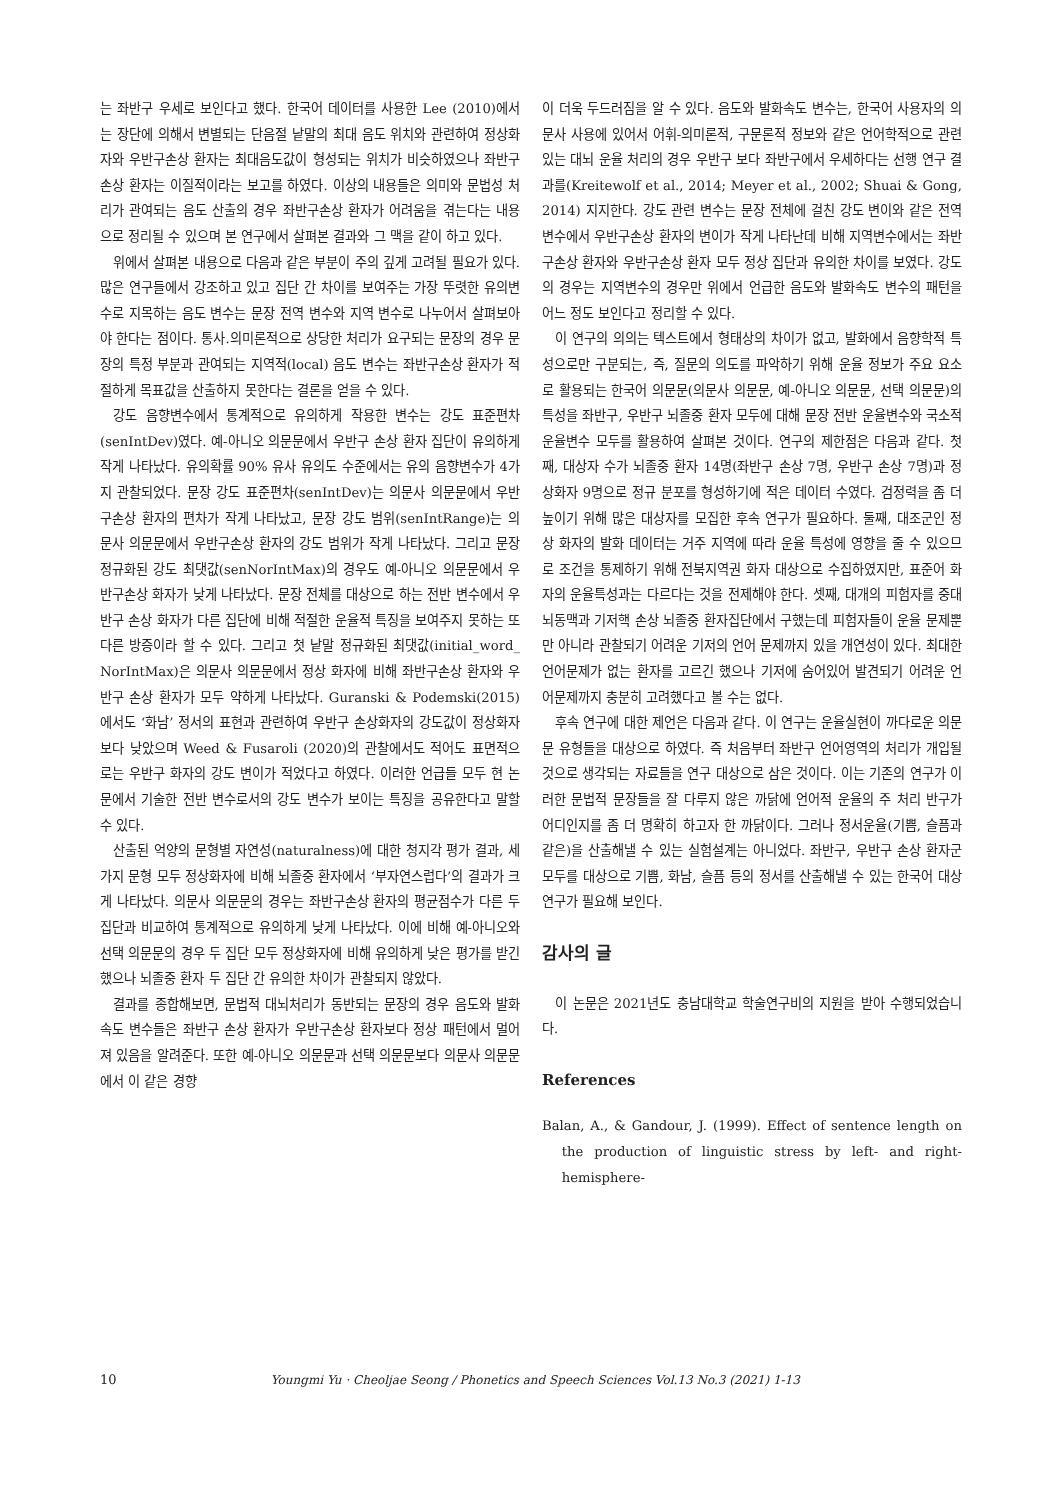는 좌반구 우세로 보인다고 했다. 한국어 데이터를 사용한 Lee (2010)에서는 장단에 의해서 변별되는 단음절 낱말의 최대 음도 위치와 관련하여 정상화자와 우반구손상 환자는 최대음도값이 형성되는 위치가 비슷하였으나 좌반구손상 환자는 이질적이라는 보고를 하였다. 이상의 내용들은 의미와 문법성 처리가 관여되는 음도 산출의 경우 좌반구손상 환자가 어려움을 겪는다는 내용으로 정리될 수 있으며 본 연구에서 살펴본 결과와 그 맥을 같이 하고 있다.
위에서 살펴본 내용으로 다음과 같은 부분이 주의 깊게 고려될 필요가 있다. 많은 연구들에서 강조하고 있고 집단 간 차이를 보여주는 가장 뚜렷한 유의변수로 지목하는 음도 변수는 문장 전역 변수와 지역 변수로 나누어서 살펴보아야 한다는 점이다. 통사.의미론적으로 상당한 처리가 요구되는 문장의 경우 문장의 특정 부분과 관여되는 지역적(local) 음도 변수는 좌반구손상 환자가 적절하게 목표값을 산출하지 못한다는 결론을 얻을 수 있다.
강도 음향변수에서 통계적으로 유의하게 작용한 변수는 강도 표준편차(senIntDev)였다. 예-아니오 의문문에서 우반구 손상 환자 집단이 유의하게 작게 나타났다. 유의확률 90% 유사 유의도 수준에서는 유의 음향변수가 4가지 관찰되었다. 문장 강도 표준편차(senIntDev)는 의문사 의문문에서 우반구손상 환자의 편차가 작게 나타났고, 문장 강도 범위(senIntRange)는 의문사 의문문에서 우반구손상 환자의 강도 범위가 작게 나타났다. 그리고 문장 정규화된 강도 최댓값(senNorIntMax)의 경우도 예-아니오 의문문에서 우반구손상 화자가 낮게 나타났다. 문장 전체를 대상으로 하는 전반 변수에서 우반구 손상 화자가 다른 집단에 비해 적절한 운율적 특징을 보여주지 못하는 또 다른 방증이라 할 수 있다. 그리고 첫 낱말 정규화된 최댓값(initial_word_ NorIntMax)은 의문사 의문문에서 정상 화자에 비해 좌반구손상 환자와 우반구 손상 환자가 모두 약하게 나타났다. Guranski & Podemski(2015)에서도 ‘화남’ 정서의 표현과 관련하여 우반구 손상화자의 강도값이 정상화자보다 낮았으며 Weed & Fusaroli (2020)의 관찰에서도 적어도 표면적으로는 우반구 화자의 강도 변이가 적었다고 하였다. 이러한 언급들 모두 현 논문에서 기술한 전반 변수로서의 강도 변수가 보이는 특징을 공유한다고 말할 수 있다.
산출된 억양의 문형별 자연성(naturalness)에 대한 청지각 평가 결과, 세 가지 문형 모두 정상화자에 비해 뇌졸중 환자에서 ‘부자연스럽다’의 결과가 크게 나타났다. 의문사 의문문의 경우는 좌반구손상 환자의 평균점수가 다른 두 집단과 비교하여 통계적으로 유의하게 낮게 나타났다. 이에 비해 예-아니오와 선택 의문문의 경우 두 집단 모두 정상화자에 비해 유의하게 낮은 평가를 받긴 했으나 뇌졸중 환자 두 집단 간 유의한 차이가 관찰되지 않았다.
결과를 종합해보면, 문법적 대뇌처리가 동반되는 문장의 경우 음도와 발화속도 변수들은 좌반구 손상 환자가 우반구손상 환자보다 정상 패턴에서 멀어져 있음을 알려준다. 또한 예-아니오 의문문과 선택 의문문보다 의문사 의문문에서 이 같은 경향
이 더욱 두드러짐을 알 수 있다. 음도와 발화속도 변수는, 한국어 사용자의 의문사 사용에 있어서 어휘-의미론적, 구문론적 정보와 같은 언어학적으로 관련 있는 대뇌 운율 처리의 경우 우반구 보다 좌반구에서 우세하다는 선행 연구 결과를(Kreitewolf et al., 2014; Meyer et al., 2002; Shuai & Gong, 2014) 지지한다. 강도 관련 변수는 문장 전체에 걸친 강도 변이와 같은 전역변수에서 우반구손상 환자의 변이가 작게 나타난데 비해 지역변수에서는 좌반구손상 환자와 우반구손상 환자 모두 정상 집단과 유의한 차이를 보였다. 강도의 경우는 지역변수의 경우만 위에서 언급한 음도와 발화속도 변수의 패턴을 어느 정도 보인다고 정리할 수 있다.
이 연구의 의의는 텍스트에서 형태상의 차이가 없고, 발화에서 음향학적 특성으로만 구분되는, 즉, 질문의 의도를 파악하기 위해 운율 정보가 주요 요소로 활용되는 한국어 의문문(의문사 의문문, 예-아니오 의문문, 선택 의문문)의 특성을 좌반구, 우반구 뇌졸중 환자 모두에 대해 문장 전반 운율변수와 국소적 운율변수 모두를 활용하여 살펴본 것이다. 연구의 제한점은 다음과 같다. 첫째, 대상자 수가 뇌졸중 환자 14명(좌반구 손상 7명, 우반구 손상 7명)과 정상화자 9명으로 정규 분포를 형성하기에 적은 데이터 수였다. 검정력을 좀 더 높이기 위해 많은 대상자를 모집한 후속 연구가 필요하다. 둘째, 대조군인 정상 화자의 발화 데이터는 거주 지역에 따라 운율 특성에 영향을 줄 수 있으므로 조건을 통제하기 위해 전북지역권 화자 대상으로 수집하였지만, 표준어 화자의 운율특성과는 다르다는 것을 전제해야 한다. 셋째, 대개의 피험자를 중대뇌동맥과 기저핵 손상 뇌졸중 환자집단에서 구했는데 피험자들이 운율 문제뿐만 아니라 관찰되기 어려운 기저의 언어 문제까지 있을 개연성이 있다. 최대한 언어문제가 없는 환자를 고르긴 했으나 기저에 숨어있어 발견되기 어려운 언어문제까지 충분히 고려했다고 볼 수는 없다.
후속 연구에 대한 제언은 다음과 같다. 이 연구는 운율실현이 까다로운 의문문 유형들을 대상으로 하였다. 즉 처음부터 좌반구 언어영역의 처리가 개입될 것으로 생각되는 자료들을 연구 대상으로 삼은 것이다. 이는 기존의 연구가 이러한 문법적 문장들을 잘 다루지 않은 까닭에 언어적 운율의 주 처리 반구가 어디인지를 좀 더 명확히 하고자 한 까닭이다. 그러나 정서운율(기쁨, 슬픔과 같은)을 산출해낼 수 있는 실험설계는 아니었다. 좌반구, 우반구 손상 환자군 모두를 대상으로 기쁨, 화남, 슬픔 등의 정서를 산출해낼 수 있는 한국어 대상 연구가 필요해 보인다.
감사의 글
이 논문은 2021년도 충남대학교 학술연구비의 지원을 받아 수행되었습니다.
References
Balan, A., & Gandour, J. (1999). Effect of sentence length on the production of linguistic stress by left- and right-hemisphere-
10 Youngmi Yu · Cheoljae Seong / Phonetics and Speech Sciences Vol.13 No.3 (2021) 1-13